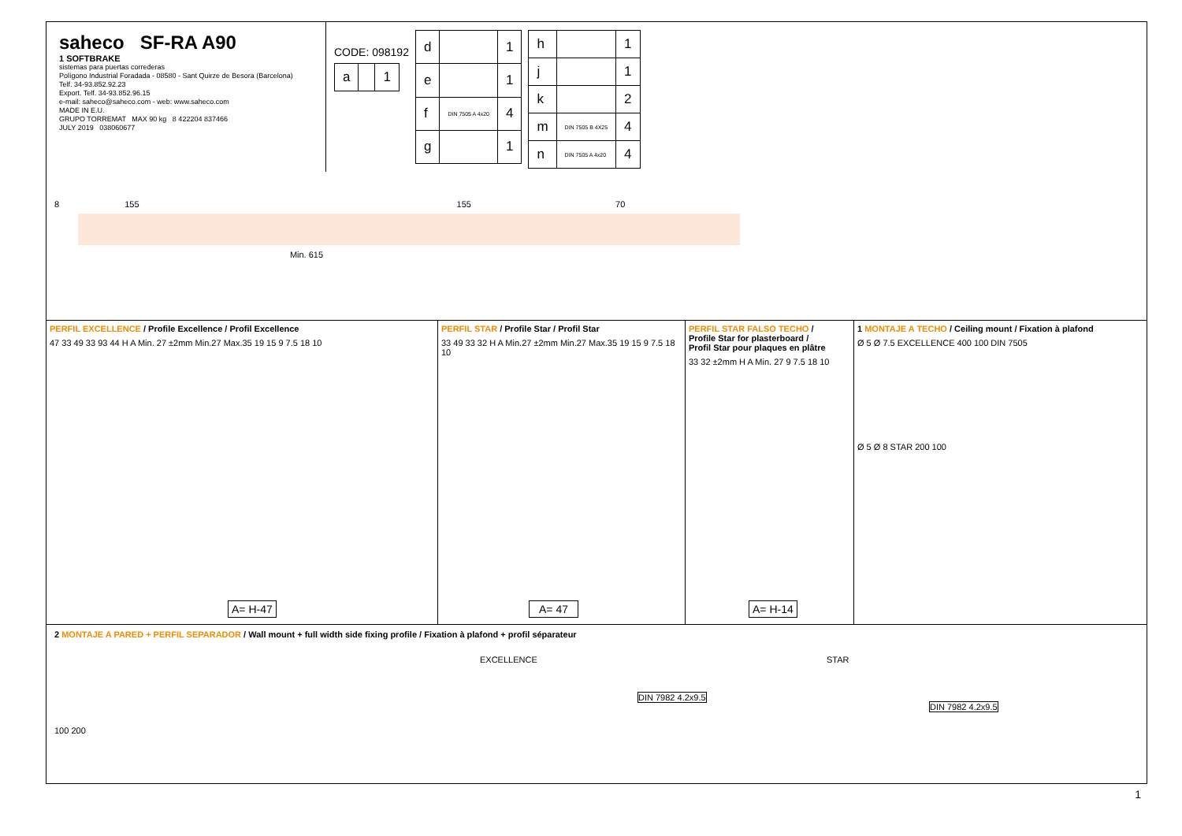saheco SF-RA A90
1 SOFTBRAKE
sistemas para puertas correderas
Polígono Industrial Foradada - 08580 - Sant Quirze de Besora (Barcelona)
Telf. 34-93.852.92.23
Export. Telf. 34-93.852.96.15
e-mail: saheco@saheco.com - web: www.saheco.com
MADE IN E.U.
GRUPO TORREMAT MAX 90 kg 8 422204 837466
JULY 2019 038060677
CODE: 098192
| a | | 1 |
| d | | 1 |
| e | | 1 |
| f | DIN 7505 A 4x20 | 4 |
| g | | 1 |
| h | | 1 |
| j | | 1 |
| k | | 2 |
| m | DIN 7505 B 4X25 | 4 |
| n | DIN 7505 A 4x20 | 4 |
8 155 155 70
Min. 615
PERFIL EXCELLENCE / Profile Excellence / Profil Excellence
47 33 49 33 93 44 H A Min. 27 ±2mm Min.27 Max.35 19 15 9 7.5 18 10
A= H-47
PERFIL STAR / Profile Star / Profil Star
33 49 33 32 H A Min.27 ±2mm Min.27 Max.35 19 15 9 7.5 18 10
A= 47
PERFIL STAR FALSO TECHO /
Profile Star for plasterboard /
Profil Star pour plaques en plâtre
33 32 ±2mm H A Min. 27 9 7.5 18 10
A= H-14
1 MONTAJE A TECHO / Ceiling mount / Fixation à plafond
Ø 5 Ø 7.5 EXCELLENCE 400 100 DIN 7505
Ø 5 Ø 8 STAR 200 100
2 MONTAJE A PARED + PERFIL SEPARADOR / Wall mount + full width side fixing profile / Fixation à plafond + profil séparateur
100 200
EXCELLENCE
DIN 7982 4.2x9.5
STAR
DIN 7982 4.2x9.5
1